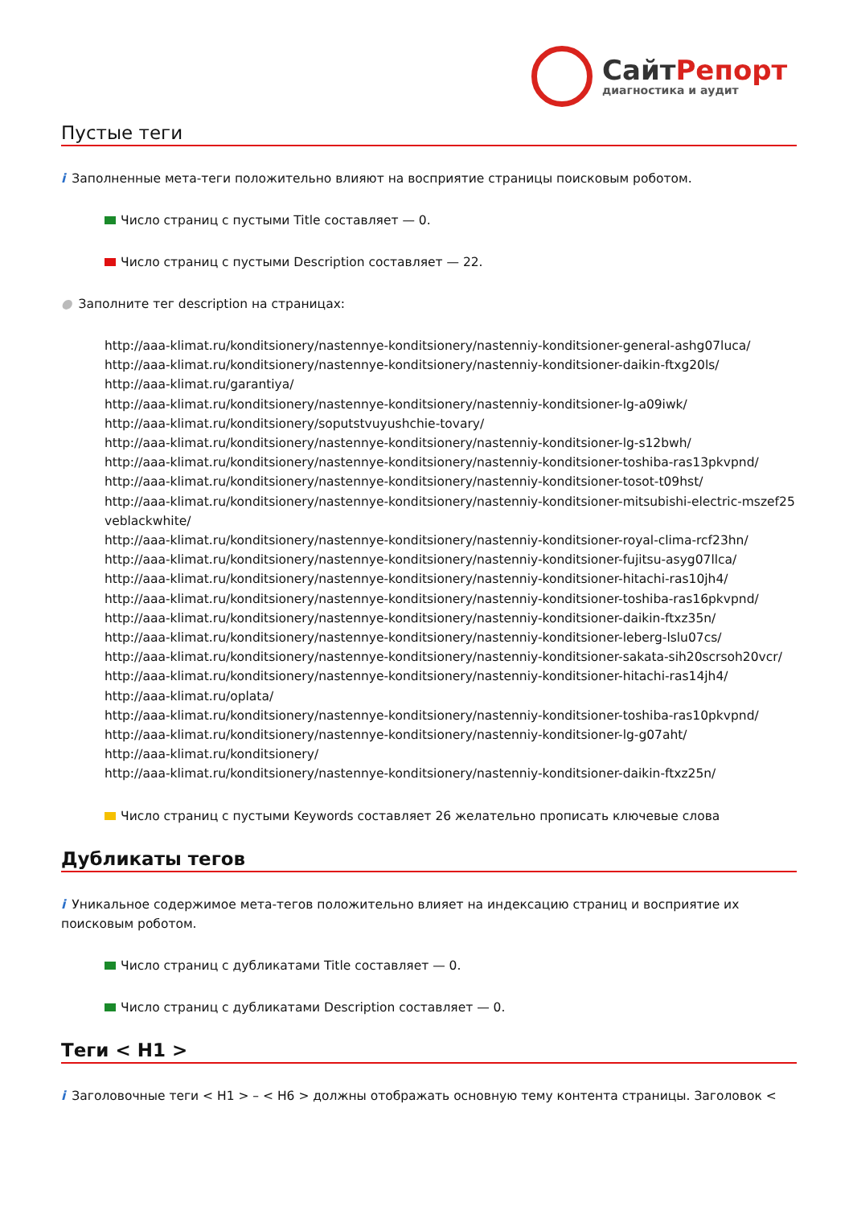СайтРепорт
диагностика и аудит
Пустые теги
i Заполненные мета-теги положительно влияют на восприятие страницы поисковым роботом.
Число страниц с пустыми Title составляет — 0.
Число страниц с пустыми Description составляет — 22.
● Заполните тег description на страницах:
http://aaa-klimat.ru/konditsionery/nastennye-konditsionery/nastenniy-konditsioner-general-ashg07luca/
http://aaa-klimat.ru/konditsionery/nastennye-konditsionery/nastenniy-konditsioner-daikin-ftxg20ls/
http://aaa-klimat.ru/garantiya/
http://aaa-klimat.ru/konditsionery/nastennye-konditsionery/nastenniy-konditsioner-lg-a09iwk/
http://aaa-klimat.ru/konditsionery/soputstvuyushchie-tovary/
http://aaa-klimat.ru/konditsionery/nastennye-konditsionery/nastenniy-konditsioner-lg-s12bwh/
http://aaa-klimat.ru/konditsionery/nastennye-konditsionery/nastenniy-konditsioner-toshiba-ras13pkvpnd/
http://aaa-klimat.ru/konditsionery/nastennye-konditsionery/nastenniy-konditsioner-tosot-t09hst/
http://aaa-klimat.ru/konditsionery/nastennye-konditsionery/nastenniy-konditsioner-mitsubishi-electric-mszef25veblackwhite/
http://aaa-klimat.ru/konditsionery/nastennye-konditsionery/nastenniy-konditsioner-royal-clima-rcf23hn/
http://aaa-klimat.ru/konditsionery/nastennye-konditsionery/nastenniy-konditsioner-fujitsu-asyg07llca/
http://aaa-klimat.ru/konditsionery/nastennye-konditsionery/nastenniy-konditsioner-hitachi-ras10jh4/
http://aaa-klimat.ru/konditsionery/nastennye-konditsionery/nastenniy-konditsioner-toshiba-ras16pkvpnd/
http://aaa-klimat.ru/konditsionery/nastennye-konditsionery/nastenniy-konditsioner-daikin-ftxz35n/
http://aaa-klimat.ru/konditsionery/nastennye-konditsionery/nastenniy-konditsioner-leberg-lslu07cs/
http://aaa-klimat.ru/konditsionery/nastennye-konditsionery/nastenniy-konditsioner-sakata-sih20scrsoh20vcr/
http://aaa-klimat.ru/konditsionery/nastennye-konditsionery/nastenniy-konditsioner-hitachi-ras14jh4/
http://aaa-klimat.ru/oplata/
http://aaa-klimat.ru/konditsionery/nastennye-konditsionery/nastenniy-konditsioner-toshiba-ras10pkvpnd/
http://aaa-klimat.ru/konditsionery/nastennye-konditsionery/nastenniy-konditsioner-lg-g07aht/
http://aaa-klimat.ru/konditsionery/
http://aaa-klimat.ru/konditsionery/nastennye-konditsionery/nastenniy-konditsioner-daikin-ftxz25n/
Число страниц с пустыми Keywords составляет 26 желательно прописать ключевые слова
Дубликаты тегов
i Уникальное содержимое мета-тегов положительно влияет на индексацию страниц и восприятие их поисковым роботом.
Число страниц с дубликатами Title составляет — 0.
Число страниц с дубликатами Description составляет — 0.
Теги < H1 >
i Заголовочные теги < H1 > – < H6 > должны отображать основную тему контента страницы. Заголовок <